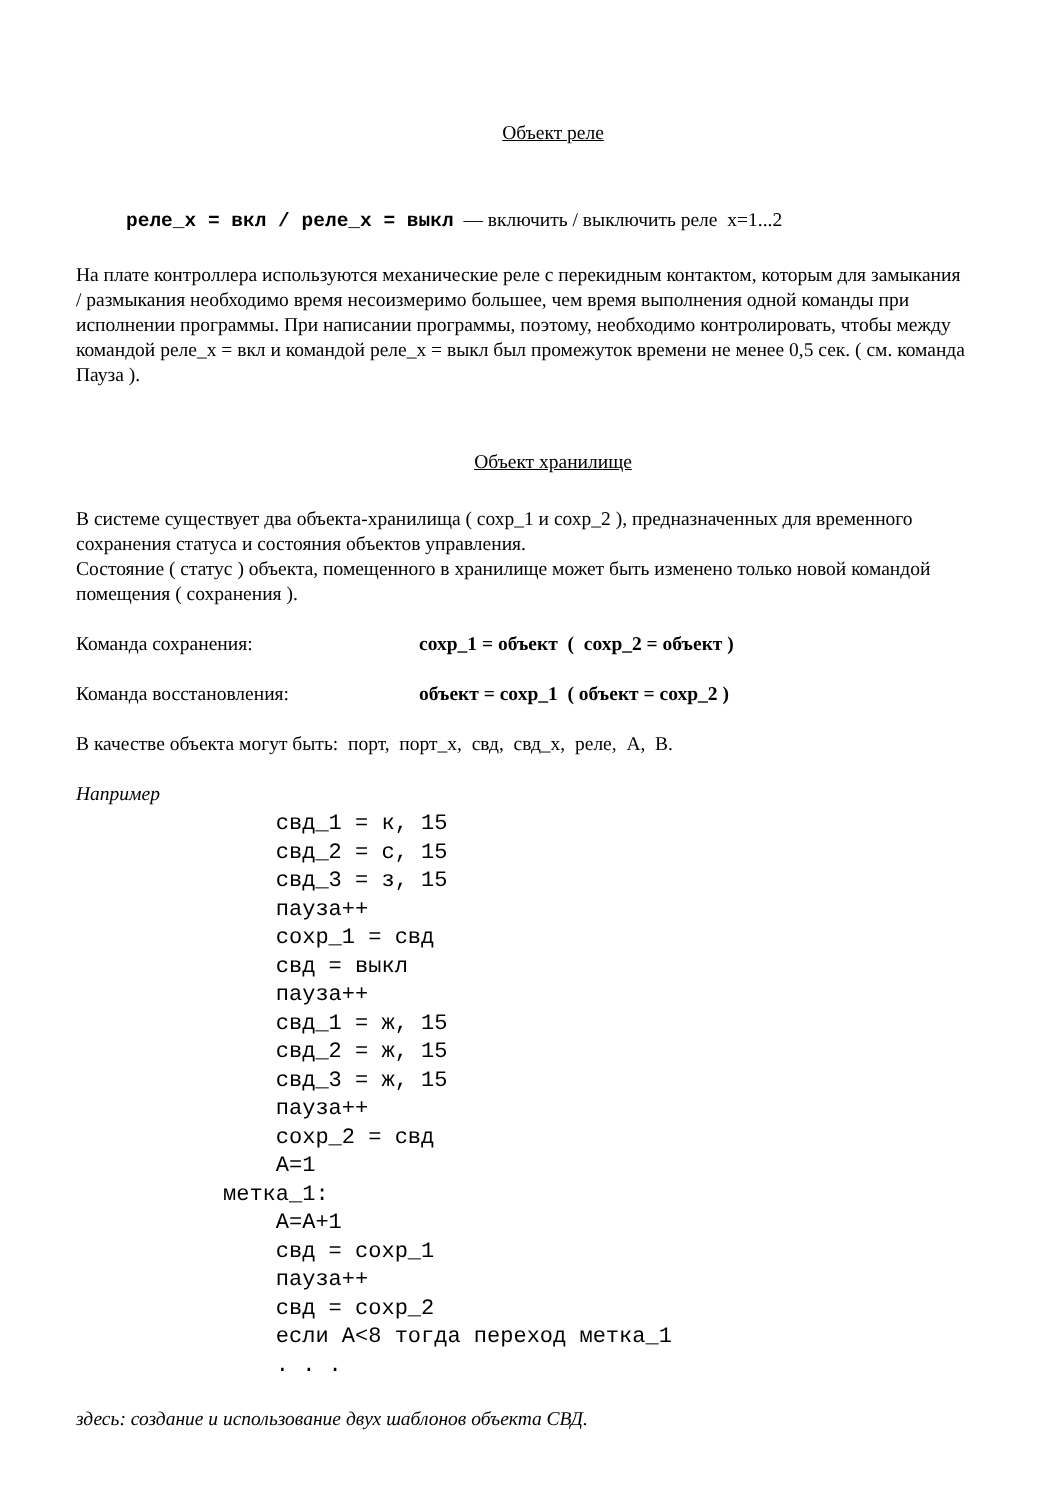Объект реле
реле_х = вкл / реле_х = выкл — включить / выключить реле х=1...2
На плате контроллера используются механические реле с перекидным контактом, которым для замыкания / размыкания необходимо время несоизмеримо большее, чем время выполнения одной команды при исполнении программы. При написании программы, поэтому, необходимо контролировать, чтобы между командой реле_х = вкл и командой реле_х = выкл был промежуток времени не менее 0,5 сек. ( см. команда Пауза ).
Объект хранилище
В системе существует два объекта-хранилища ( сохр_1 и сохр_2 ), предназначенных для временного сохранения статуса и состояния объектов управления.
Состояние ( статус ) объекта, помещенного в хранилище может быть изменено только новой командой помещения ( сохранения ).
Команда сохранения: сохр_1 = объект ( сохр_2 = объект )
Команда восстановления: объект = сохр_1 ( объект = сохр_2 )
В качестве объекта могут быть: порт, порт_х, свд, свд_х, реле, А, В.
Например
    свд_1 = к, 15
    свд_2 = с, 15
    свд_3 = з, 15
    пауза++
    сохр_1 = свд
    свд = выкл
    пауза++
    свд_1 = ж, 15
    свд_2 = ж, 15
    свд_3 = ж, 15
    пауза++
    сохр_2 = свд
    А=1
метка_1:
    А=А+1
    свд = сохр_1
    пауза++
    свд = сохр_2
    если А<8 тогда переход метка_1
    . . .
здесь: создание и использование двух шаблонов объекта СВД.